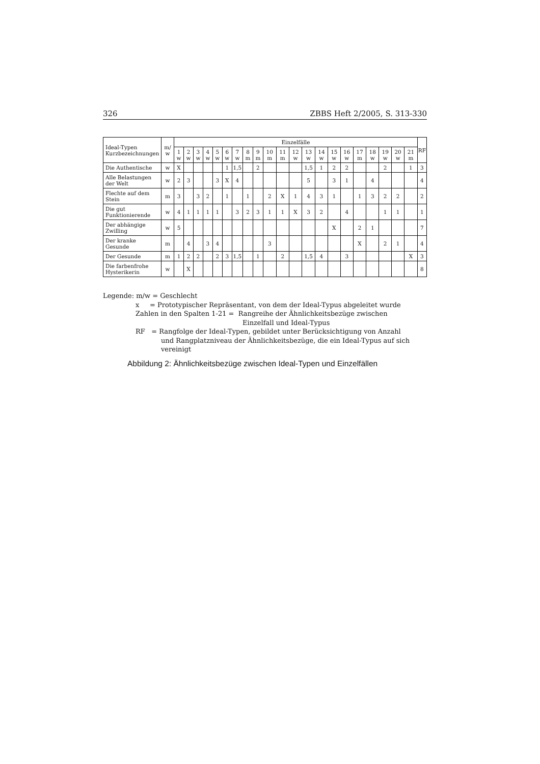326 ZBBS Heft 2/2005, S. 313-330
| Ideal-Typen Kurzbezeichnungen | m/ w | Einzelfälle | | | | | | | | | | | | | | | | | | | | | RF |
| --- | --- | --- | --- | --- | --- | --- | --- | --- | --- | --- | --- | --- | --- | --- | --- | --- | --- | --- | --- | --- | --- | --- | --- |
| | | 1 w | 2 w | 3 w | 4 w | 5 w | 6 w | 7 w | 8 m | 9 m | 10 m | 11 m | 12 w | 13 w | 14 w | 15 w | 16 w | 17 m | 18 w | 19 w | 20 w | 21 m | |
| Die Authentische | w | X | | | | | 1 | 1,5 | | 2 | | | | 1,5 | 1 | 2 | 2 | | | 2 | | 1 | 3 |
| Alle Belastungen der Welt | w | 2 | 3 | | | 3 | X | 4 | | | | | | 5 | | 3 | 1 | | 4 | | | | 4 |
| Flechte auf dem Stein | m | 3 | | 3 | 2 | | 1 | | 1 | | 2 | X | 1 | 4 | 3 | 1 | | 1 | 3 | 2 | 2 | | 2 |
| Die gut Funktionierende | w | 4 | 1 | 1 | 1 | 1 | | 3 | 2 | 3 | 1 | 1 | X | 3 | 2 | | 4 | | | 1 | 1 | | 1 |
| Der abhängige Zwilling | w | 5 | | | | | | | | | | | | | | X | | 2 | 1 | | | | 7 |
| Der kranke Gesunde | m | | 4 | | 3 | 4 | | | | | 3 | | | | | | | X | | 2 | 1 | | 4 |
| Der Gesunde | m | 1 | 2 | 2 | | 2 | 3 | 1,5 | | 1 | | 2 | | 1,5 | 4 | | 3 | | | | | X | 3 |
| Die farbenfrohe Hysterikerin | w | | X | | | | | | | | | | | | | | | | | | | | 8 |
Legende: m/w = Geschlecht
x = Prototypischer Repräsentant, von dem der Ideal-Typus abgeleitet wurde
Zahlen in den Spalten 1-21 = Rangreihe der Ähnlichkeitsbezüge zwischen
Einzelfall und Ideal-Typus
RF = Rangfolge der Ideal-Typen, gebildet unter Berücksichtigung von Anzahl
und Rangplatzniveau der Ähnlichkeitsbezüge, die ein Ideal-Typus auf sich vereinigt
Abbildung 2: Ähnlichkeitsbezüge zwischen Ideal-Typen und Einzelfällen